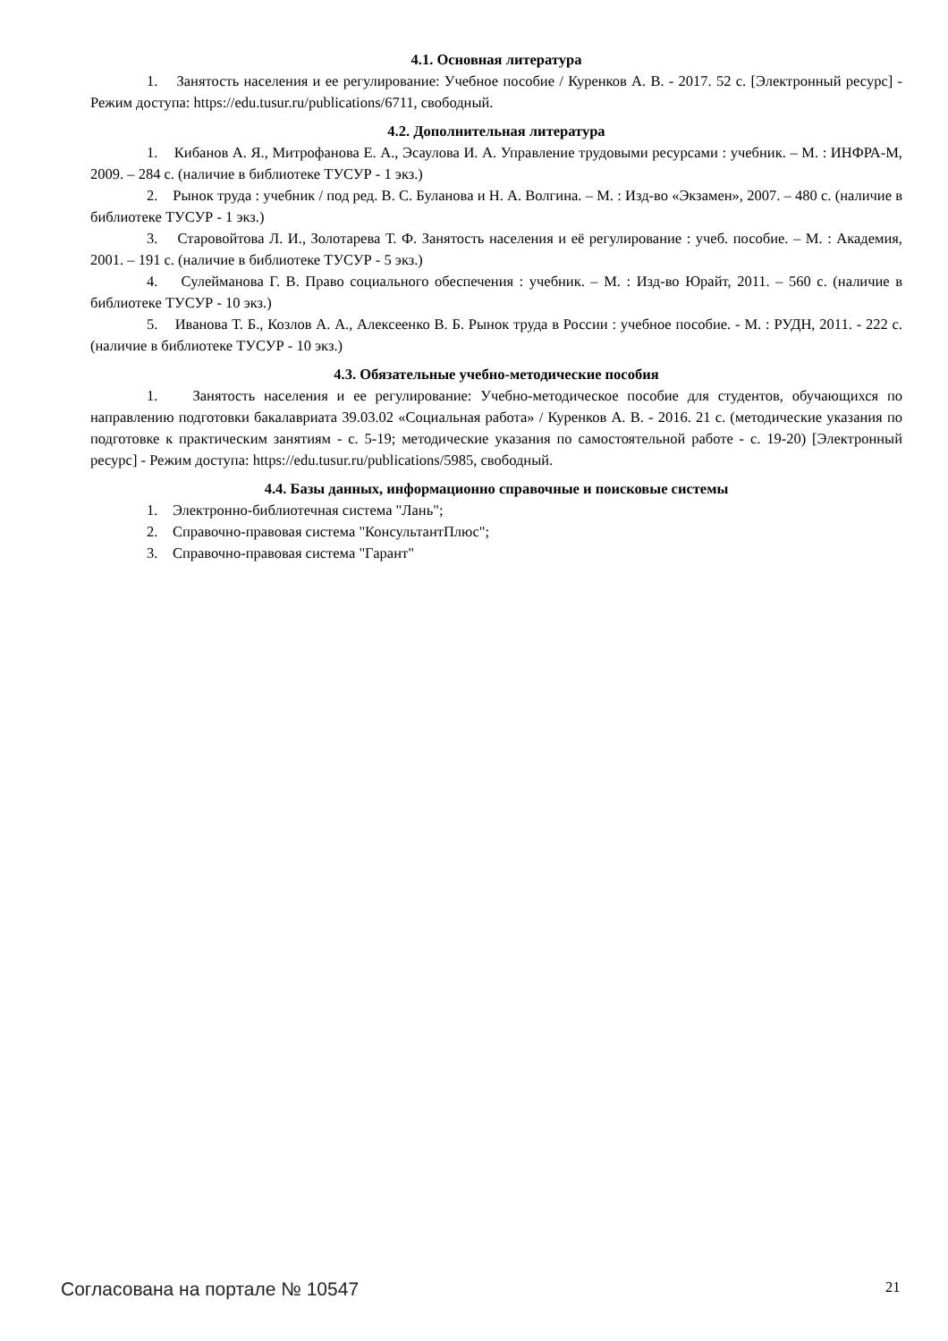4.1. Основная литература
1. Занятость населения и ее регулирование: Учебное пособие / Куренков А. В. - 2017. 52 с. [Электронный ресурс] - Режим доступа: https://edu.tusur.ru/publications/6711, свободный.
4.2. Дополнительная литература
1. Кибанов А. Я., Митрофанова Е. А., Эсаулова И. А. Управление трудовыми ресурсами : учебник. – М. : ИНФРА-М, 2009. – 284 с. (наличие в библиотеке ТУСУР - 1 экз.)
2. Рынок труда : учебник / под ред. В. С. Буланова и Н. А. Волгина. – М. : Изд-во «Экзамен», 2007. – 480 с. (наличие в библиотеке ТУСУР - 1 экз.)
3. Старовойтова Л. И., Золотарева Т. Ф. Занятость населения и её регулирование : учеб. пособие. – М. : Академия, 2001. – 191 с. (наличие в библиотеке ТУСУР - 5 экз.)
4. Сулейманова Г. В. Право социального обеспечения : учебник. – М. : Изд-во Юрайт, 2011. – 560 с. (наличие в библиотеке ТУСУР - 10 экз.)
5. Иванова Т. Б., Козлов А. А., Алексеенко В. Б. Рынок труда в России : учебное пособие. - М. : РУДН, 2011. - 222 с. (наличие в библиотеке ТУСУР - 10 экз.)
4.3. Обязательные учебно-методические пособия
1. Занятость населения и ее регулирование: Учебно-методическое пособие для студентов, обучающихся по направлению подготовки бакалавриата 39.03.02 «Социальная работа» / Куренков А. В. - 2016. 21 с. (методические указания по подготовке к практическим занятиям - с. 5-19; методические указания по самостоятельной работе - с. 19-20) [Электронный ресурс] - Режим доступа: https://edu.tusur.ru/publications/5985, свободный.
4.4. Базы данных, информационно справочные и поисковые системы
1. Электронно-библиотечная система "Лань";
2. Справочно-правовая система "КонсультантПлюс";
3. Справочно-правовая система "Гарант"
Согласована на портале № 10547 21